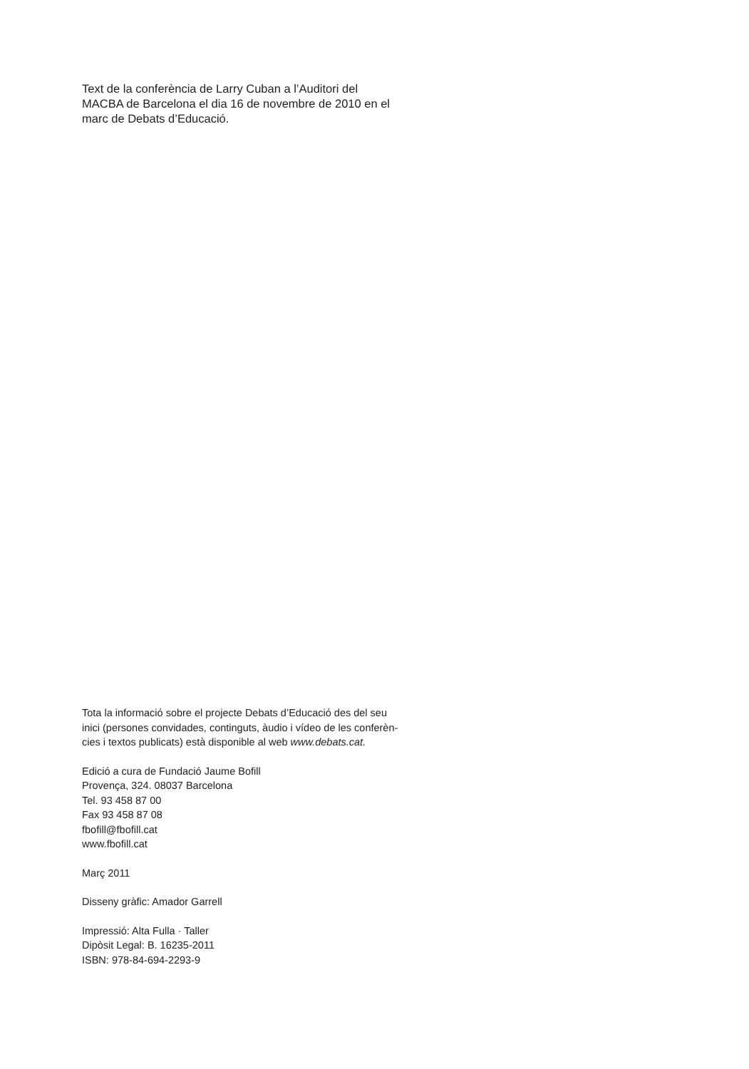Text de la conferència de Larry Cuban a l’Auditori del
MACBA de Barcelona el dia 16 de novembre de 2010 en el
marc de Debats d’Educació.
Tota la informació sobre el projecte Debats d’Educació des del seu
inici (persones convidades, continguts, àudio i vídeo de les conferèn-
cies i textos publicats) està disponible al web www.debats.cat.
Edició a cura de Fundació Jaume Bofill
Provença, 324. 08037 Barcelona
Tel. 93 458 87 00
Fax 93 458 87 08
fbofill@fbofill.cat
www.fbofill.cat
Març 2011
Disseny gràfic: Amador Garrell
Impressió: Alta Fulla · Taller
Dipòsit Legal: B. 16235-2011
ISBN: 978-84-694-2293-9